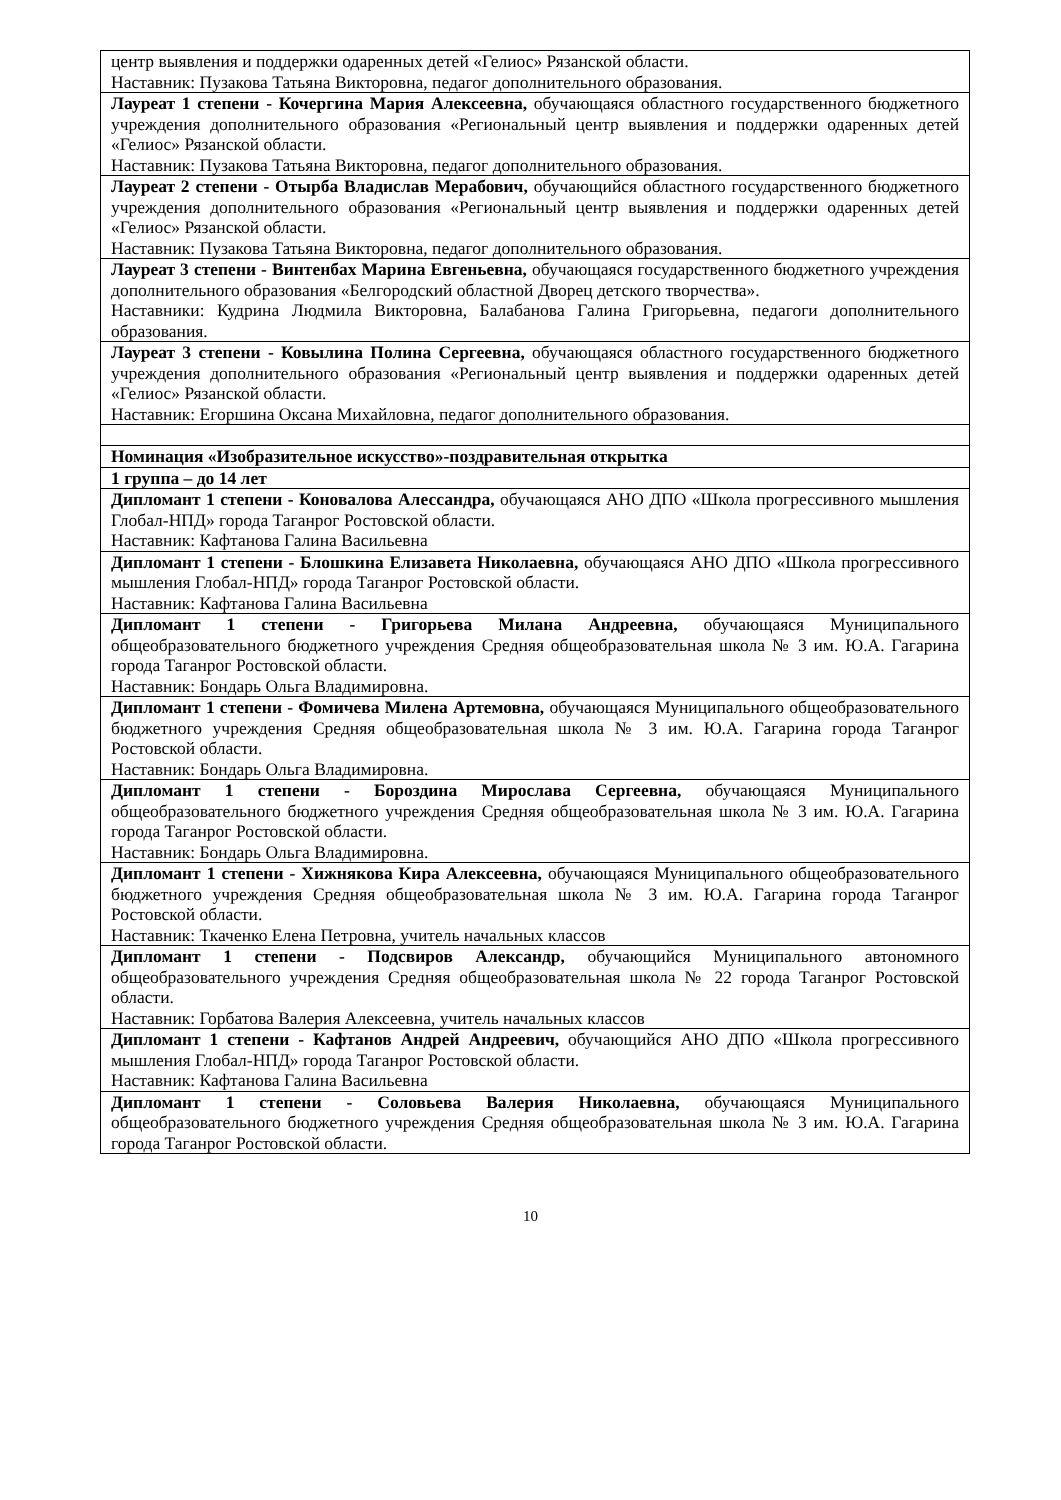| центр выявления и поддержки одаренных детей «Гелиос» Рязанской области. Наставник: Пузакова Татьяна Викторовна, педагог дополнительного образования. |
| Лауреат 1 степени - Кочергина Мария Алексеевна, обучающаяся областного государственного бюджетного учреждения дополнительного образования «Региональный центр выявления и поддержки одаренных детей «Гелиос» Рязанской области. Наставник: Пузакова Татьяна Викторовна, педагог дополнительного образования. |
| Лауреат 2 степени - Отырба Владислав Мерабович, обучающийся областного государственного бюджетного учреждения дополнительного образования «Региональный центр выявления и поддержки одаренных детей «Гелиос» Рязанской области. Наставник: Пузакова Татьяна Викторовна, педагог дополнительного образования. |
| Лауреат 3 степени - Винтенбах Марина Евгеньевна, обучающаяся государственного бюджетного учреждения дополнительного образования «Белгородский областной Дворец детского творчества». Наставники: Кудрина Людмила Викторовна, Балабанова Галина Григорьевна, педагоги дополнительного образования. |
| Лауреат 3 степени - Ковылина Полина Сергеевна, обучающаяся областного государственного бюджетного учреждения дополнительного образования «Региональный центр выявления и поддержки одаренных детей «Гелиос» Рязанской области. Наставник: Егоршина Оксана Михайловна, педагог дополнительного образования. |
| Номинация «Изобразительное искусство»-поздравительная открытка |
| 1 группа – до 14 лет |
| Дипломант 1 степени - Коновалова Алессандра, обучающаяся АНО ДПО «Школа прогрессивного мышления Глобал-НПД» города Таганрог Ростовской области. Наставник: Кафтанова Галина Васильевна |
| Дипломант 1 степени - Блошкина Елизавета Николаевна, обучающаяся АНО ДПО «Школа прогрессивного мышления Глобал-НПД» города Таганрог Ростовской области. Наставник: Кафтанова Галина Васильевна |
| Дипломант 1 степени - Григорьева Милана Андреевна, обучающаяся Муниципального общеобразовательного бюджетного учреждения Средняя общеобразовательная школа № 3 им. Ю.А. Гагарина города Таганрог Ростовской области. Наставник: Бондарь Ольга Владимировна. |
| Дипломант 1 степени - Фомичева Милена Артемовна, обучающаяся Муниципального общеобразовательного бюджетного учреждения Средняя общеобразовательная школа № 3 им. Ю.А. Гагарина города Таганрог Ростовской области. Наставник: Бондарь Ольга Владимировна. |
| Дипломант 1 степени - Бороздина Мирослава Сергеевна, обучающаяся Муниципального общеобразовательного бюджетного учреждения Средняя общеобразовательная школа № 3 им. Ю.А. Гагарина города Таганрог Ростовской области. Наставник: Бондарь Ольга Владимировна. |
| Дипломант 1 степени - Хижнякова Кира Алексеевна, обучающаяся Муниципального общеобразовательного бюджетного учреждения Средняя общеобразовательная школа № 3 им. Ю.А. Гагарина города Таганрог Ростовской области. Наставник: Ткаченко Елена Петровна, учитель начальных классов |
| Дипломант 1 степени - Подсвиров Александр, обучающийся Муниципального автономного общеобразовательного учреждения Средняя общеобразовательная школа № 22 города Таганрог Ростовской области. Наставник: Горбатова Валерия Алексеевна, учитель начальных классов |
| Дипломант 1 степени - Кафтанов Андрей Андреевич, обучающийся АНО ДПО «Школа прогрессивного мышления Глобал-НПД» города Таганрог Ростовской области. Наставник: Кафтанова Галина Васильевна |
| Дипломант 1 степени - Соловьева Валерия Николаевна, обучающаяся Муниципального общеобразовательного бюджетного учреждения Средняя общеобразовательная школа № 3 им. Ю.А. Гагарина города Таганрог Ростовской области. |
10